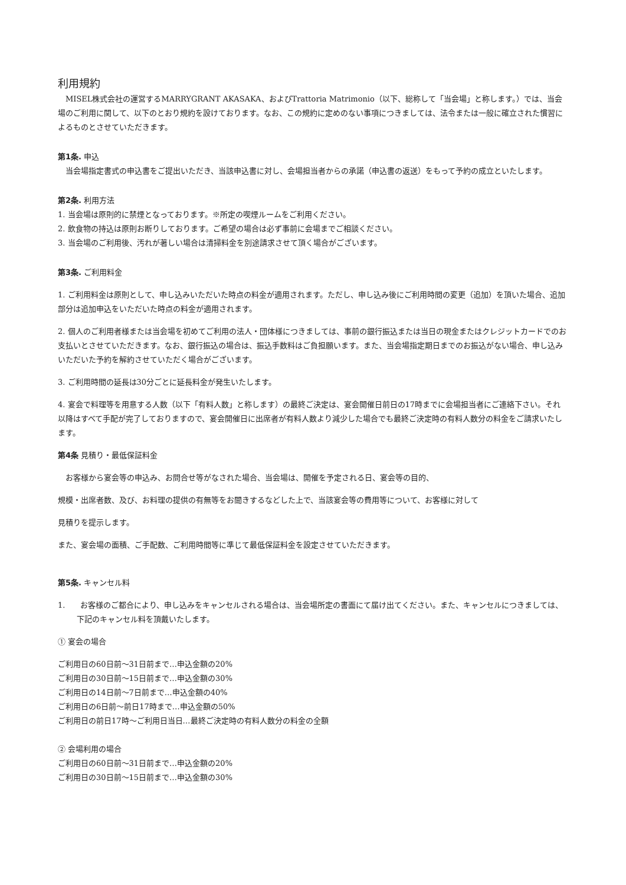利用規約
　MISEL株式会社の運営するMARRYGRANT AKASAKA、およびTrattoria Matrimonio（以下、総称して「当会場」と称します。）では、当会場のご利用に関して、以下のとおり規約を設けております。なお、この規約に定めのない事項につきましては、法令または一般に確立された慣習によるものとさせていただきます。
第1条. 申込
　当会場指定書式の申込書をご提出いただき、当該申込書に対し、会場担当者からの承諾（申込書の返送）をもって予約の成立といたします。
第2条. 利用方法
1. 当会場は原則的に禁煙となっております。※所定の喫煙ルームをご利用ください。
2. 飲食物の持込は原則お断りしております。ご希望の場合は必ず事前に会場までご相談ください。
3. 当会場のご利用後、汚れが著しい場合は清掃料金を別途請求させて頂く場合がございます。
第3条. ご利用料金
1. ご利用料金は原則として、申し込みいただいた時点の料金が適用されます。ただし、申し込み後にご利用時間の変更（追加）を頂いた場合、追加部分は追加申込をいただいた時点の料金が適用されます。
2. 個人のご利用者様または当会場を初めてご利用の法人・団体様につきましては、事前の銀行振込または当日の現金またはクレジットカードでのお支払いとさせていただきます。なお、銀行振込の場合は、振込手数料はご負担願います。また、当会場指定期日までのお振込がない場合、申し込みいただいた予約を解約させていただく場合がございます。
3. ご利用時間の延長は30分ごとに延長料金が発生いたします。
4. 宴会で料理等を用意する人数（以下「有料人数」と称します）の最終ご決定は、宴会開催日前日の17時までに会場担当者にご連絡下さい。それ以降はすべて手配が完了しておりますので、宴会開催日に出席者が有料人数より減少した場合でも最終ご決定時の有料人数分の料金をご請求いたします。
第4条 見積り・最低保証料金
　お客様から宴会等の申込み、お問合せ等がなされた場合、当会場は、開催を予定される日、宴会等の目的、
規模・出席者数、及び、お料理の提供の有無等をお聞きするなどした上で、当該宴会等の費用等について、お客様に対して
見積りを提示します。
また、宴会場の面積、ご手配数、ご利用時間等に準じて最低保証料金を設定させていただきます。
第5条. キャンセル料
1.　　お客様のご都合により、申し込みをキャンセルされる場合は、当会場所定の書面にて届け出てください。また、キャンセルにつきましては、下記のキャンセル料を頂戴いたします。
① 宴会の場合
ご利用日の60日前～31日前まで…申込金額の20%
ご利用日の30日前～15日前まで…申込金額の30%
ご利用日の14日前～7日前まで…申込金額の40%
ご利用日の6日前～前日17時まで…申込金額の50%
ご利用日の前日17時～ご利用日当日…最終ご決定時の有料人数分の料金の全額
② 会場利用の場合
ご利用日の60日前～31日前まで…申込金額の20%
ご利用日の30日前～15日前まで…申込金額の30%